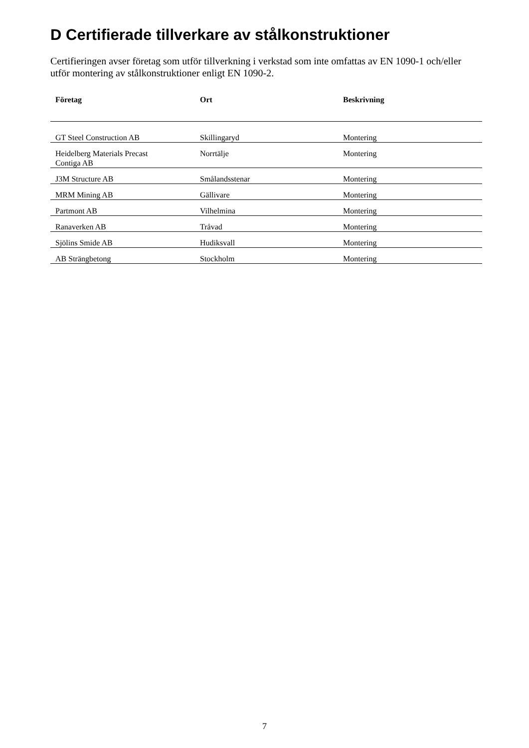D Certifierade tillverkare av stålkonstruktioner
Certifieringen avser företag som utför tillverkning i verkstad som inte omfattas av EN 1090-1 och/eller utför montering av stålkonstruktioner enligt EN 1090-2.
| Företag | Ort | Beskrivning |
| --- | --- | --- |
| GT Steel Construction AB | Skillingaryd | Montering |
| Heidelberg Materials Precast Contiga AB | Norrtälje | Montering |
| J3M Structure AB | Smålandsstenar | Montering |
| MRM Mining AB | Gällivare | Montering |
| Partmont AB | Vilhelmina | Montering |
| Ranaverken AB | Tråvad | Montering |
| Sjölins Smide AB | Hudiksvall | Montering |
| AB Strängbetong | Stockholm | Montering |
7